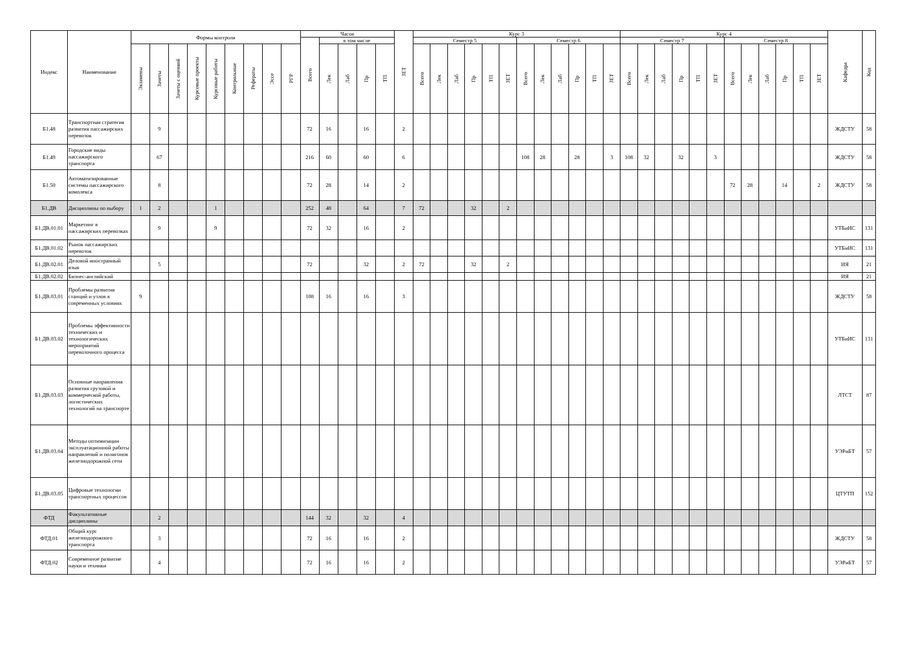| Индекс | Наименование | Формы контроля | | | | | | | | | Часов | | | | | ЗЕТ | Курс 3 | | | | | | | | | | | | Курс 4 | | | | | | | | | | | | Кафедра | Код |
| --- | --- | --- | --- | --- | --- | --- | --- | --- | --- | --- | --- | --- | --- | --- | --- | --- | --- | --- | --- | --- | --- | --- | --- | --- | --- | --- | --- | --- | --- | --- | --- | --- | --- | --- | --- | --- | --- | --- | --- | --- | --- | --- |
| | | | | | | | | | | | Всего | в том числе | | | | | Семестр 5 | | | | | | Семестр 6 | | | | | | Семестр 7 | | | | | | Семестр 8 | | | | | | | |
| | | Экзамены | Зачеты | Зачеты с оценкой | Курсовые проекты | Курсовые работы | Контрольные | Рефераты | Эссе | РГР | | Лек | Лаб | Пр | ТП | | Всего | Лек | Лаб | Пр | ТП | ЗЕТ | Всего | Лек | Лаб | Пр | ТП | ЗЕТ | Всего | Лек | Лаб | Пр | ТП | ЗЕТ | Всего | Лек | Лаб | Пр | ТП | ЗЕТ | | |
| Б1.48 | Транспортная стратегия развития пассажирских перевозок | | 9 | | | | | | | | 72 | 16 | | 16 | | 2 | | | | | | | | | | | | | | | | | | | | | | | | | ЖДСТУ | 58 |
| Б1.49 | Городские виды пассажирского транспорта | | 67 | | | | | | | | 216 | 60 | | 60 | | 6 | | | | | | | 108 | 28 | | 28 | | 3 | 108 | 32 | | 32 | | 3 | | | | | | | ЖДСТУ | 58 |
| Б1.50 | Автоматизированные системы пассажирского комплекса | | 8 | | | | | | | | 72 | 28 | | 14 | | 2 | | | | | | | | | | | | | | | | | | | 72 | 28 | | 14 | | 2 | ЖДСТУ | 58 |
| Б1.ДВ | Дисциплины по выбору | 1 | 2 | | | 1 | | | | | 252 | 48 | | 64 | | 7 | 72 | | | 32 | | 2 | | | | | | | | | | | | | | | | | | | | |
| Б1.ДВ.01.01 | Маркетинг в пассажирских перевозках | | 9 | | | 9 | | | | | 72 | 32 | | 16 | | 2 | | | | | | | | | | | | | | | | | | | | | | | | | УТБиИС | 131 |
| Б1.ДВ.01.02 | Рынок пассажирских перевозок | | | | | | | | | | | | | | | | | | | | | | | | | | | | | | | | | | | | | | | | УТБиИС | 131 |
| Б1.ДВ.02.01 | Деловой иностранный язык | | 5 | | | | | | | | 72 | | | 32 | | 2 | 72 | | | 32 | | 2 | | | | | | | | | | | | | | | | | | | ИЯ | 21 |
| Б1.ДВ.02.02 | Бизнес-английский | | | | | | | | | | | | | | | | | | | | | | | | | | | | | | | | | | | | | | | | ИЯ | 21 |
| Б1.ДВ.03.01 | Проблемы развития станций и узлов в современных условиях | 9 | | | | | | | | | 108 | 16 | | 16 | | 3 | | | | | | | | | | | | | | | | | | | | | | | | | ЖДСТУ | 58 |
| Б1.ДВ.03.02 | Проблемы эффективности технических и технологических мероприятий перевозочного процесса | | | | | | | | | | | | | | | | | | | | | | | | | | | | | | | | | | | | | | | | УТБиИС | 131 |
| Б1.ДВ.03.03 | Основные направления развития грузовой и коммерческой работы, логистических технологий на транспорте | | | | | | | | | | | | | | | | | | | | | | | | | | | | | | | | | | | | | | | | ЛТСТ | 87 |
| Б1.ДВ.03.04 | Методы оптимизации эксплуатационной работы направлений и полигонов железнодорожной сети | | | | | | | | | | | | | | | | | | | | | | | | | | | | | | | | | | | | | | | | УЭРиБТ | 57 |
| Б1.ДВ.03.05 | Цифровые технологии транспортных процессов | | | | | | | | | | | | | | | | | | | | | | | | | | | | | | | | | | | | | | | | ЦТУТП | 152 |
| ФТД | Факультативные дисциплины | | 2 | | | | | | | | 144 | 32 | | 32 | | 4 | | | | | | | | | | | | | | | | | | | | | | | | | | |
| ФТД.01 | Общий курс железнодорожного транспорта | | 3 | | | | | | | | 72 | 16 | | 16 | | 2 | | | | | | | | | | | | | | | | | | | | | | | | | ЖДСТУ | 58 |
| ФТД.02 | Современное развитие науки и техники | | 4 | | | | | | | | 72 | 16 | | 16 | | 2 | | | | | | | | | | | | | | | | | | | | | | | | | УЭРиБТ | 57 |